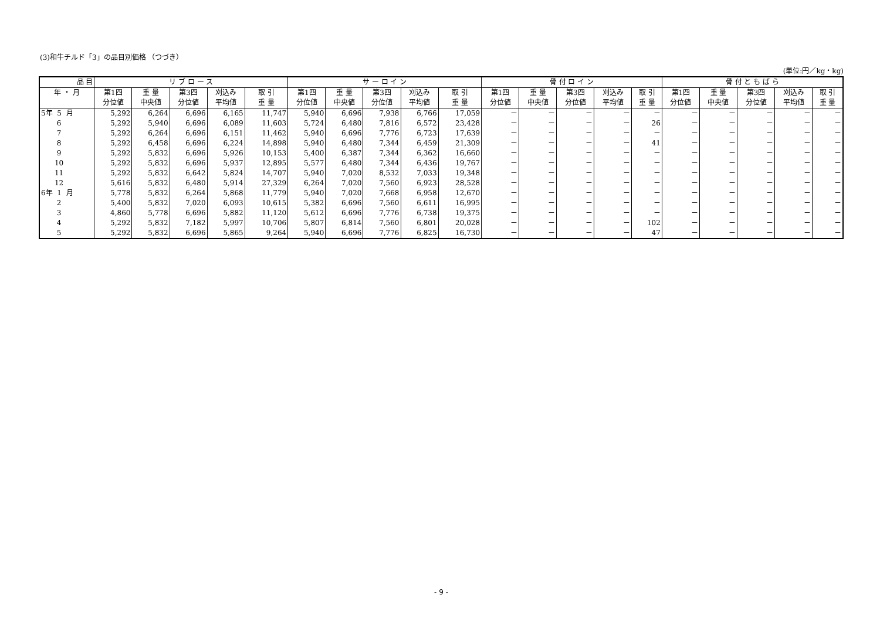(3)和牛チルド「3」の品目別価格 （つづき）
(単位:円／kg・kg)
| 品 目 | リ ブ ロ ー ス | | | | | サ ー ロ イ ン | | | | | 骨 付 ロ イ ン | | | | | 骨 付 と も ば ら | | | | |
| --- | --- | --- | --- | --- | --- | --- | --- | --- | --- | --- | --- | --- | --- | --- | --- | --- | --- | --- | --- | --- |
| 年 ・ 月 | 第1四 | 重 量 | 第3四 | 刈込み | 取 引 | 第1四 | 重 量 | 第3四 | 刈込み | 取 引 | 第1四 | 重 量 | 第3四 | 刈込み | 取 引 | 第1四 | 重 量 | 第3四 | 刈込み | 取 引 |
| | 分位値 | 中央値 | 分位値 | 平均値 | 重 量 | 分位値 | 中央値 | 分位値 | 平均値 | 重 量 | 分位値 | 中央値 | 分位値 | 平均値 | 重 量 | 分位値 | 中央値 | 分位値 | 平均値 | 重 量 |
| 5年 5 月 | 5,292 | 6,264 | 6,696 | 6,165 | 11,747 | 5,940 | 6,696 | 7,938 | 6,766 | 17,059 | － | － | － | － | － | － | － | － | － | － |
| 6 | 5,292 | 5,940 | 6,696 | 6,089 | 11,603 | 5,724 | 6,480 | 7,816 | 6,572 | 23,428 | － | － | － | － | 26 | － | － | － | － | － |
| 7 | 5,292 | 6,264 | 6,696 | 6,151 | 11,462 | 5,940 | 6,696 | 7,776 | 6,723 | 17,639 | － | － | － | － | － | － | － | － | － | － |
| 8 | 5,292 | 6,458 | 6,696 | 6,224 | 14,898 | 5,940 | 6,480 | 7,344 | 6,459 | 21,309 | － | － | － | － | 41 | － | － | － | － | － |
| 9 | 5,292 | 5,832 | 6,696 | 5,926 | 10,153 | 5,400 | 6,387 | 7,344 | 6,362 | 16,660 | － | － | － | － | － | － | － | － | － | － |
| 10 | 5,292 | 5,832 | 6,696 | 5,937 | 12,895 | 5,577 | 6,480 | 7,344 | 6,436 | 19,767 | － | － | － | － | － | － | － | － | － | － |
| 11 | 5,292 | 5,832 | 6,642 | 5,824 | 14,707 | 5,940 | 7,020 | 8,532 | 7,033 | 19,348 | － | － | － | － | － | － | － | － | － | － |
| 12 | 5,616 | 5,832 | 6,480 | 5,914 | 27,329 | 6,264 | 7,020 | 7,560 | 6,923 | 28,528 | － | － | － | － | － | － | － | － | － | － |
| 6年 1 月 | 5,778 | 5,832 | 6,264 | 5,868 | 11,779 | 5,940 | 7,020 | 7,668 | 6,958 | 12,670 | － | － | － | － | － | － | － | － | － | － |
| 2 | 5,400 | 5,832 | 7,020 | 6,093 | 10,615 | 5,382 | 6,696 | 7,560 | 6,611 | 16,995 | － | － | － | － | － | － | － | － | － | － |
| 3 | 4,860 | 5,778 | 6,696 | 5,882 | 11,120 | 5,612 | 6,696 | 7,776 | 6,738 | 19,375 | － | － | － | － | － | － | － | － | － | － |
| 4 | 5,292 | 5,832 | 7,182 | 5,997 | 10,706 | 5,807 | 6,814 | 7,560 | 6,801 | 20,028 | － | － | － | － | 102 | － | － | － | － | － |
| 5 | 5,292 | 5,832 | 6,696 | 5,865 | 9,264 | 5,940 | 6,696 | 7,776 | 6,825 | 16,730 | － | － | － | － | 47 | － | － | － | － | － |
- 9 -